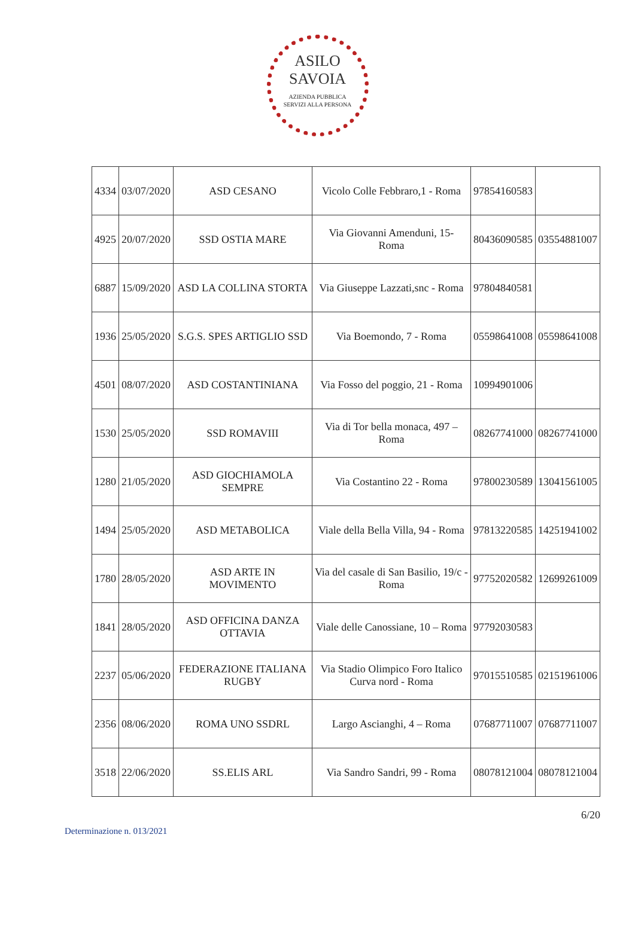ASILO
SAVOIA
AZIENDA PUBBLICA
SERVIZI ALLA PERSONA
| 4334 | 03/07/2020 | ASD CESANO | Vicolo Colle Febbraro,1 - Roma | 97854160583 | |
| 4925 | 20/07/2020 | SSD OSTIA MARE | Via Giovanni Amenduni, 15- Roma | 80436090585 | 03554881007 |
| 6887 | 15/09/2020 | ASD LA COLLINA STORTA | Via Giuseppe Lazzati,snc - Roma | 97804840581 | |
| 1936 | 25/05/2020 | S.G.S. SPES ARTIGLIO SSD | Via Boemondo, 7 - Roma | 05598641008 | 05598641008 |
| 4501 | 08/07/2020 | ASD COSTANTINIANA | Via Fosso del poggio, 21 - Roma | 10994901006 | |
| 1530 | 25/05/2020 | SSD ROMAVIII | Via di Tor bella monaca, 497 – Roma | 08267741000 | 08267741000 |
| 1280 | 21/05/2020 | ASD GIOCHIAMOLA SEMPRE | Via Costantino 22 - Roma | 97800230589 | 13041561005 |
| 1494 | 25/05/2020 | ASD METABOLICA | Viale della Bella Villa, 94 - Roma | 97813220585 | 14251941002 |
| 1780 | 28/05/2020 | ASD ARTE IN MOVIMENTO | Via del casale di San Basilio, 19/c - Roma | 97752020582 | 12699261009 |
| 1841 | 28/05/2020 | ASD OFFICINA DANZA OTTAVIA | Viale delle Canossiane, 10 – Roma | 97792030583 | |
| 2237 | 05/06/2020 | FEDERAZIONE ITALIANA RUGBY | Via Stadio Olimpico Foro Italico Curva nord - Roma | 97015510585 | 02151961006 |
| 2356 | 08/06/2020 | ROMA UNO SSDRL | Largo Ascianghi, 4 – Roma | 07687711007 | 07687711007 |
| 3518 | 22/06/2020 | SS.ELIS ARL | Via Sandro Sandri, 99 - Roma | 08078121004 | 08078121004 |
6/20
Determinazione n. 013/2021